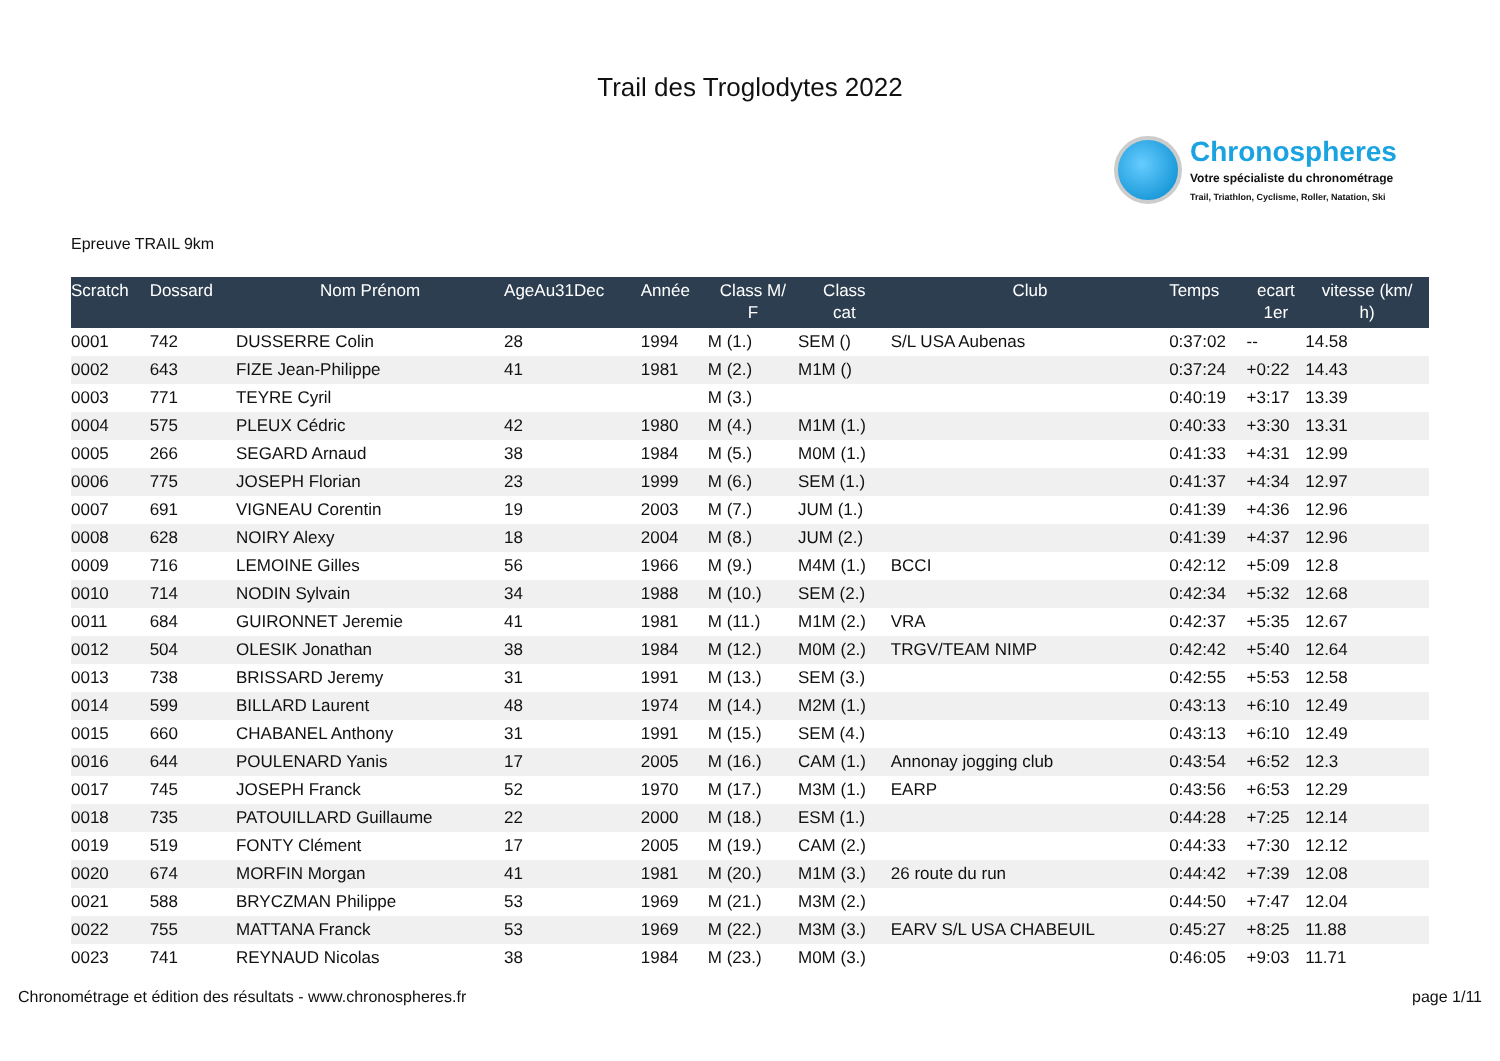Trail des Troglodytes 2022
Chronospheres
Votre spécialiste du chronométrage
Trail, Triathlon, Cyclisme, Roller, Natation, Ski
Epreuve TRAIL 9km
| Scratch | Dossard | Nom Prénom | AgeAu31Dec | Année | Class M/ F | Class cat | Club | Temps | ecart 1er | vitesse (km/ h) |
| --- | --- | --- | --- | --- | --- | --- | --- | --- | --- | --- |
| 0001 | 742 | DUSSERRE Colin | 28 | 1994 | M (1.) | SEM () | S/L USA Aubenas | 0:37:02 | -- | 14.58 |
| 0002 | 643 | FIZE Jean-Philippe | 41 | 1981 | M (2.) | M1M () | | 0:37:24 | +0:22 | 14.43 |
| 0003 | 771 | TEYRE Cyril | | | M (3.) | | | 0:40:19 | +3:17 | 13.39 |
| 0004 | 575 | PLEUX Cédric | 42 | 1980 | M (4.) | M1M (1.) | | 0:40:33 | +3:30 | 13.31 |
| 0005 | 266 | SEGARD Arnaud | 38 | 1984 | M (5.) | M0M (1.) | | 0:41:33 | +4:31 | 12.99 |
| 0006 | 775 | JOSEPH Florian | 23 | 1999 | M (6.) | SEM (1.) | | 0:41:37 | +4:34 | 12.97 |
| 0007 | 691 | VIGNEAU Corentin | 19 | 2003 | M (7.) | JUM (1.) | | 0:41:39 | +4:36 | 12.96 |
| 0008 | 628 | NOIRY Alexy | 18 | 2004 | M (8.) | JUM (2.) | | 0:41:39 | +4:37 | 12.96 |
| 0009 | 716 | LEMOINE Gilles | 56 | 1966 | M (9.) | M4M (1.) | BCCI | 0:42:12 | +5:09 | 12.8 |
| 0010 | 714 | NODIN Sylvain | 34 | 1988 | M (10.) | SEM (2.) | | 0:42:34 | +5:32 | 12.68 |
| 0011 | 684 | GUIRONNET Jeremie | 41 | 1981 | M (11.) | M1M (2.) | VRA | 0:42:37 | +5:35 | 12.67 |
| 0012 | 504 | OLESIK Jonathan | 38 | 1984 | M (12.) | M0M (2.) | TRGV/TEAM NIMP | 0:42:42 | +5:40 | 12.64 |
| 0013 | 738 | BRISSARD Jeremy | 31 | 1991 | M (13.) | SEM (3.) | | 0:42:55 | +5:53 | 12.58 |
| 0014 | 599 | BILLARD Laurent | 48 | 1974 | M (14.) | M2M (1.) | | 0:43:13 | +6:10 | 12.49 |
| 0015 | 660 | CHABANEL Anthony | 31 | 1991 | M (15.) | SEM (4.) | | 0:43:13 | +6:10 | 12.49 |
| 0016 | 644 | POULENARD Yanis | 17 | 2005 | M (16.) | CAM (1.) | Annonay jogging club | 0:43:54 | +6:52 | 12.3 |
| 0017 | 745 | JOSEPH Franck | 52 | 1970 | M (17.) | M3M (1.) | EARP | 0:43:56 | +6:53 | 12.29 |
| 0018 | 735 | PATOUILLARD Guillaume | 22 | 2000 | M (18.) | ESM (1.) | | 0:44:28 | +7:25 | 12.14 |
| 0019 | 519 | FONTY Clément | 17 | 2005 | M (19.) | CAM (2.) | | 0:44:33 | +7:30 | 12.12 |
| 0020 | 674 | MORFIN Morgan | 41 | 1981 | M (20.) | M1M (3.) | 26 route du run | 0:44:42 | +7:39 | 12.08 |
| 0021 | 588 | BRYCZMAN Philippe | 53 | 1969 | M (21.) | M3M (2.) | | 0:44:50 | +7:47 | 12.04 |
| 0022 | 755 | MATTANA Franck | 53 | 1969 | M (22.) | M3M (3.) | EARV S/L USA CHABEUIL | 0:45:27 | +8:25 | 11.88 |
| 0023 | 741 | REYNAUD Nicolas | 38 | 1984 | M (23.) | M0M (3.) | | 0:46:05 | +9:03 | 11.71 |
Chronométrage et édition des résultats - www.chronospheres.fr page 1/11